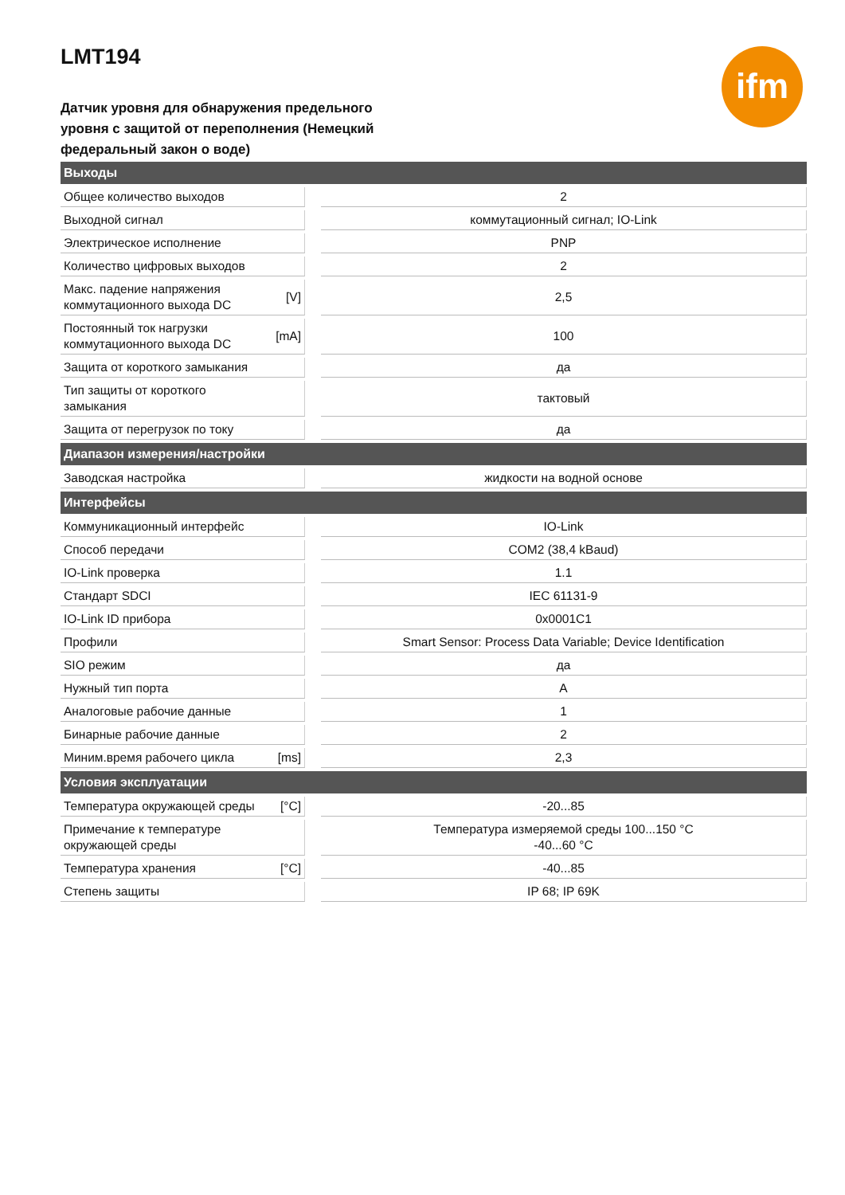ifm
LMT194
Датчик уровня для обнаружения предельного уровня с защитой от переполнения (Немецкий федеральный закон о воде)
| Выходы | | | |
| --- | --- | --- | --- |
| Общее количество выходов | | | 2 |
| Выходной сигнал | | | коммутационный сигнал; IO-Link |
| Электрическое исполнение | | | PNP |
| Количество цифровых выходов | | | 2 |
| Макс. падение напряжения коммутационного выхода DC | [V] | | 2,5 |
| Постоянный ток нагрузки коммутационного выхода DC | [mA] | | 100 |
| Защита от короткого замыкания | | | да |
| Тип защиты от короткого замыкания | | | тактовый |
| Защита от перегрузок по току | | | да |
| Диапазон измерения/настройки | | | |
| Заводская настройка | | | жидкости на водной основе |
| Интерфейсы | | | |
| Коммуникационный интерфейс | | | IO-Link |
| Способ передачи | | | COM2 (38,4 kBaud) |
| IO-Link проверка | | | 1.1 |
| Стандарт SDCI | | | IEC 61131-9 |
| IO-Link ID прибора | | | 0x0001C1 |
| Профили | | | Smart Sensor: Process Data Variable; Device Identification |
| SIO режим | | | да |
| Нужный тип порта | | | A |
| Аналоговые рабочие данные | | | 1 |
| Бинарные рабочие данные | | | 2 |
| Миним.время рабочего цикла | [ms] | | 2,3 |
| Условия эксплуатации | | | |
| Температура окружающей среды | [°C] | | -20...85 |
| Примечание к температуре окружающей среды | | | Температура измеряемой среды 100...150 °C -40...60 °C |
| Температура хранения | [°C] | | -40...85 |
| Степень защиты | | | IP 68; IP 69K |